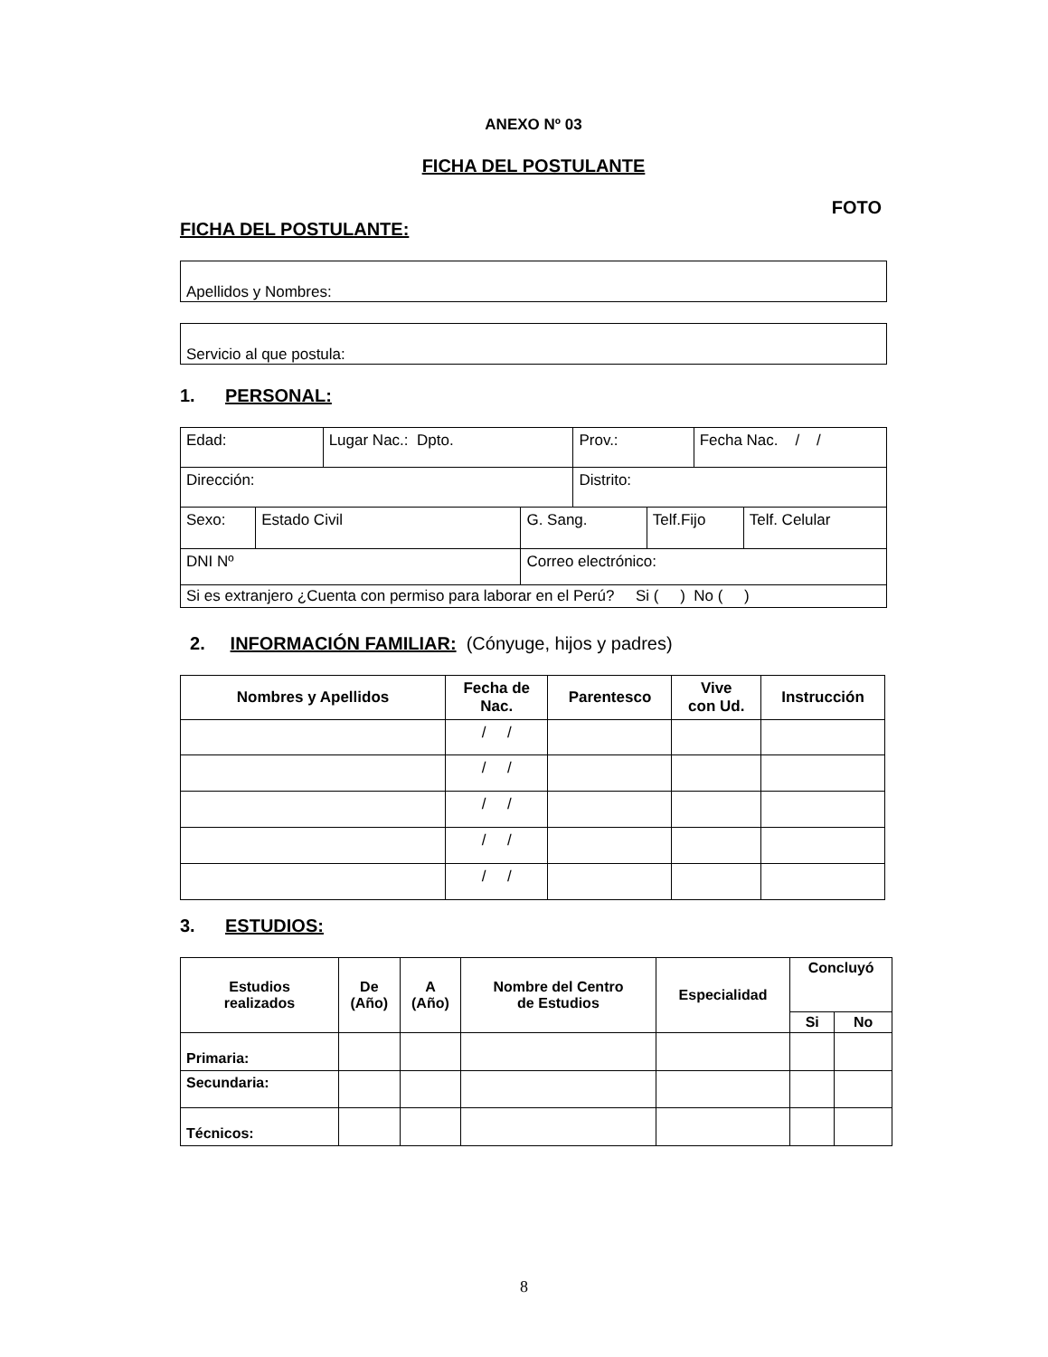ANEXO Nº 03
FICHA DEL POSTULANTE
FOTO
FICHA DEL POSTULANTE:
Apellidos y Nombres:
Servicio al que postula:
1. PERSONAL:
| Edad: | | Lugar Nac.: Dpto. | | Prov.: | | Fecha Nac. / / | |
| Dirección: | | | | Distrito: | | | |
| Sexo: | Estado Civil | | G. Sang. | | Telf.Fijo | | Telf. Celular |
| DNI Nº | | | Correo electrónico: | | | | |
| Si es extranjero ¿Cuenta con permiso para laborar en el Perú? Si ( ) No ( ) | | | | | | | |
2. INFORMACIÓN FAMILIAR: (Cónyuge, hijos y padres)
| Nombres y Apellidos | Fecha de Nac. | Parentesco | Vive con Ud. | Instrucción |
| --- | --- | --- | --- | --- |
| | / / | | | |
| | / / | | | |
| | / / | | | |
| | / / | | | |
| | / / | | | |
3. ESTUDIOS:
| Estudios realizados | De (Año) | A (Año) | Nombre del Centro de Estudios | Especialidad | Concluyó | |
| --- | --- | --- | --- | --- | --- | --- |
| | | | | | Si | No |
| Primaria: | | | | | | |
| Secundaria: | | | | | | |
| Técnicos: | | | | | | |
8